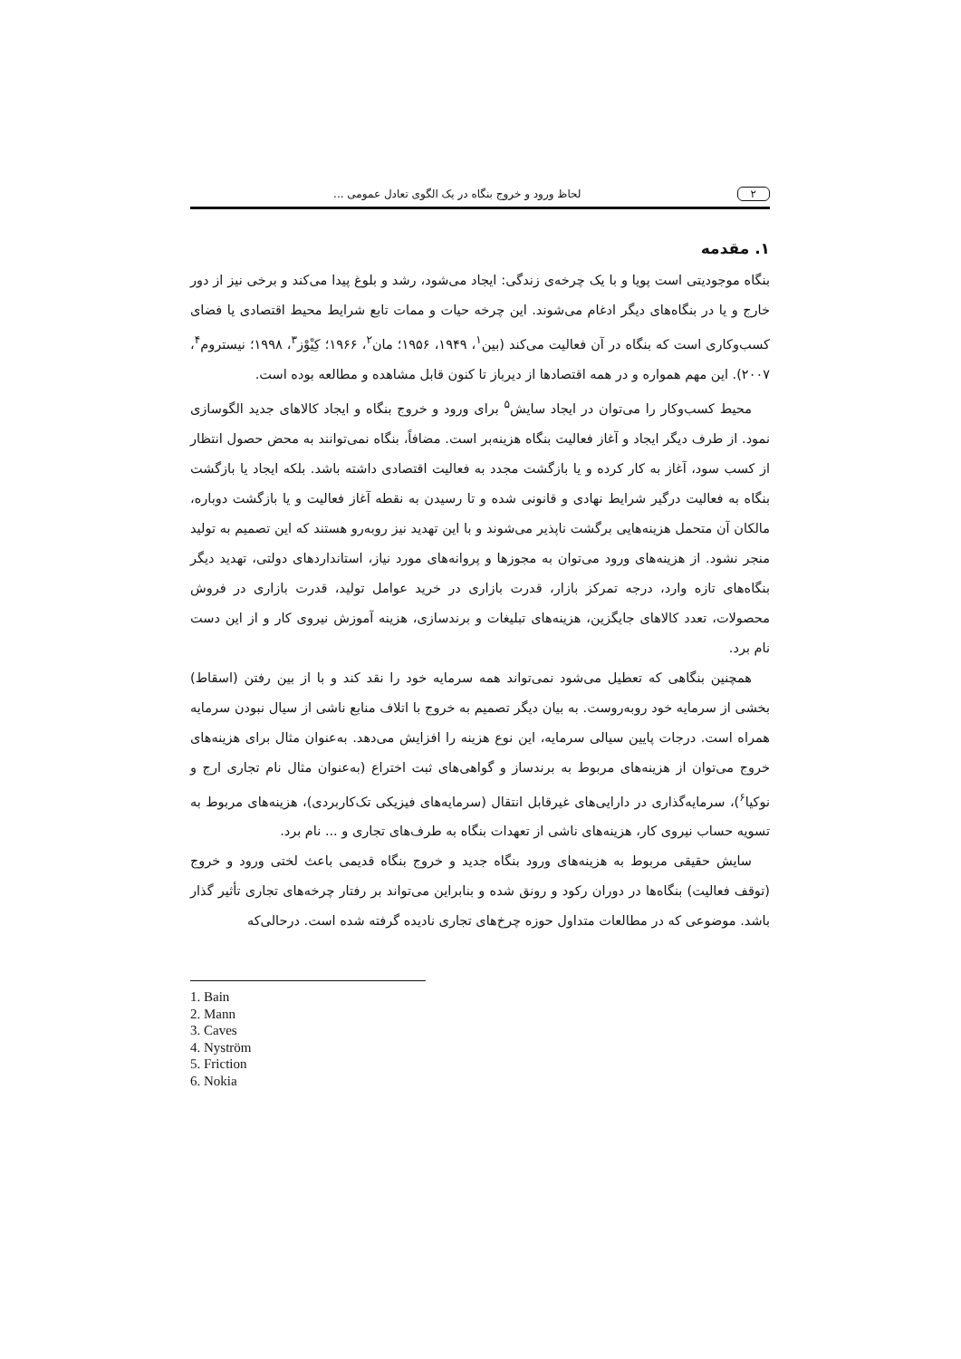۲ لحاظ ورود و خروج بنگاه در یک الگوی تعادل عمومی ...
۱. مقدمه
بنگاه موجودیتی است پویا و با یک چرخه‌ی زندگی: ایجاد می‌شود، رشد و بلوغ پیدا می‌کند و برخی نیز از دور خارج و یا در بنگاه‌های دیگر ادغام می‌شوند. این چرخه حیات و ممات تابع شرایط محیط اقتصادی یا فضای کسب‌وکاری است که بنگاه در آن فعالیت می‌کند (بین<sup>۱</sup>، ۱۹۴۹، ۱۹۵۶؛ مان<sup>۲</sup>، ۱۹۶۶؛ کِیْوْز<sup>۳</sup>، ۱۹۹۸؛ نیستروم<sup>۴</sup>، ۲۰۰۷). این مهم همواره و در همه اقتصادها از دیرباز تا کنون قابل مشاهده و مطالعه بوده است.
محیط کسب‌وکار را می‌توان در ایجاد سایش<sup>۵</sup> برای ورود و خروج بنگاه و ایجاد کالاهای جدید الگوسازی نمود. از طرف دیگر ایجاد و آغاز فعالیت بنگاه هزینه‌بر است. مضافاً، بنگاه نمی‌توانند به محض حصول انتظار از کسب سود، آغاز به کار کرده و یا بازگشت مجدد به فعالیت اقتصادی داشته باشد. بلکه ایجاد یا بازگشت بنگاه به فعالیت درگیر شرایط نهادی و قانونی شده و تا رسیدن به نقطه آغاز فعالیت و یا بازگشت دوباره، مالکان آن متحمل هزینه‌هایی برگشت ناپذیر می‌شوند و با این تهدید نیز روبه‌رو هستند که این تصمیم به تولید منجر نشود. از هزینه‌های ورود می‌توان به مجوزها و پروانه‌های مورد نیاز، استانداردهای دولتی، تهدید دیگر بنگاه‌های تازه وارد، درجه تمرکز بازار، قدرت بازاری در خرید عوامل تولید، قدرت بازاری در فروش محصولات، تعدد کالاهای جایگزین، هزینه‌های تبلیغات و برندسازی، هزینه آموزش نیروی کار و از این دست نام برد.
همچنین بنگاهی که تعطیل می‌شود نمی‌تواند همه سرمایه خود را نقد کند و با از بین رفتن (اسقاط) بخشی از سرمایه خود روبه‌روست. به بیان دیگر تصمیم به خروج با اتلاف منابع ناشی از سیال نبودن سرمایه همراه است. درجات پایین سیالی سرمایه، این نوع هزینه را افزایش می‌دهد. به‌عنوان مثال برای هزینه‌های خروج می‌توان از هزینه‌های مربوط به برندساز و گواهی‌های ثبت اختراع (به‌عنوان مثال نام تجاری ارج و نوکیا<sup>۶</sup>)، سرمایه‌گذاری در دارایی‌های غیرقابل انتقال (سرمایه‌های فیزیکی تک‌کاربردی)، هزینه‌های مربوط به تسویه حساب نیروی کار، هزینه‌های ناشی از تعهدات بنگاه به طرف‌های تجاری و ... نام برد.
سایش حقیقی مربوط به هزینه‌های ورود بنگاه جدید و خروج بنگاه قدیمی باعث لختی ورود و خروج (توقف فعالیت) بنگاه‌ها در دوران رکود و رونق شده و بنابراین می‌تواند بر رفتار چرخه‌های تجاری تأثیر گذار باشد. موضوعی که در مطالعات متداول حوزه چرخ‌های تجاری نادیده گرفته شده است. درحالی‌که
1. Bain
2. Mann
3. Caves
4. Nyström
5. Friction
6. Nokia